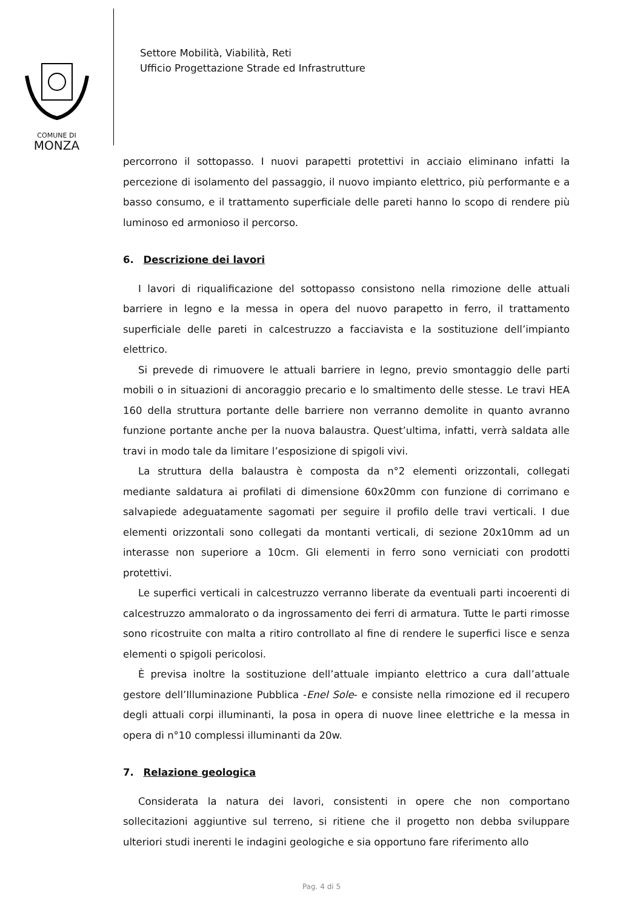COMUNE DI
MONZA
Settore Mobilità, Viabilità, Reti
Ufficio Progettazione Strade ed Infrastrutture
percorrono il sottopasso. I nuovi parapetti protettivi in acciaio eliminano infatti la percezione di isolamento del passaggio, il nuovo impianto elettrico, più performante e a basso consumo, e il trattamento superficiale delle pareti hanno lo scopo di rendere più luminoso ed armonioso il percorso.
6. Descrizione dei lavori
I lavori di riqualificazione del sottopasso consistono nella rimozione delle attuali barriere in legno e la messa in opera del nuovo parapetto in ferro, il trattamento superficiale delle pareti in calcestruzzo a facciavista e la sostituzione dell’impianto elettrico.
Si prevede di rimuovere le attuali barriere in legno, previo smontaggio delle parti mobili o in situazioni di ancoraggio precario e lo smaltimento delle stesse. Le travi HEA 160 della struttura portante delle barriere non verranno demolite in quanto avranno funzione portante anche per la nuova balaustra. Quest’ultima, infatti, verrà saldata alle travi in modo tale da limitare l’esposizione di spigoli vivi.
La struttura della balaustra è composta da n°2 elementi orizzontali, collegati mediante saldatura ai profilati di dimensione 60x20mm con funzione di corrimano e salvapiede adeguatamente sagomati per seguire il profilo delle travi verticali. I due elementi orizzontali sono collegati da montanti verticali, di sezione 20x10mm ad un interasse non superiore a 10cm. Gli elementi in ferro sono verniciati con prodotti protettivi.
Le superfici verticali in calcestruzzo verranno liberate da eventuali parti incoerenti di calcestruzzo ammalorato o da ingrossamento dei ferri di armatura. Tutte le parti rimosse sono ricostruite con malta a ritiro controllato al fine di rendere le superfici lisce e senza elementi o spigoli pericolosi.
È previsa inoltre la sostituzione dell’attuale impianto elettrico a cura dall’attuale gestore dell’Illuminazione Pubblica -Enel Sole- e consiste nella rimozione ed il recupero degli attuali corpi illuminanti, la posa in opera di nuove linee elettriche e la messa in opera di n°10 complessi illuminanti da 20w.
7. Relazione geologica
Considerata la natura dei lavori, consistenti in opere che non comportano sollecitazioni aggiuntive sul terreno, si ritiene che il progetto non debba sviluppare ulteriori studi inerenti le indagini geologiche e sia opportuno fare riferimento allo
Pag. 4 di 5